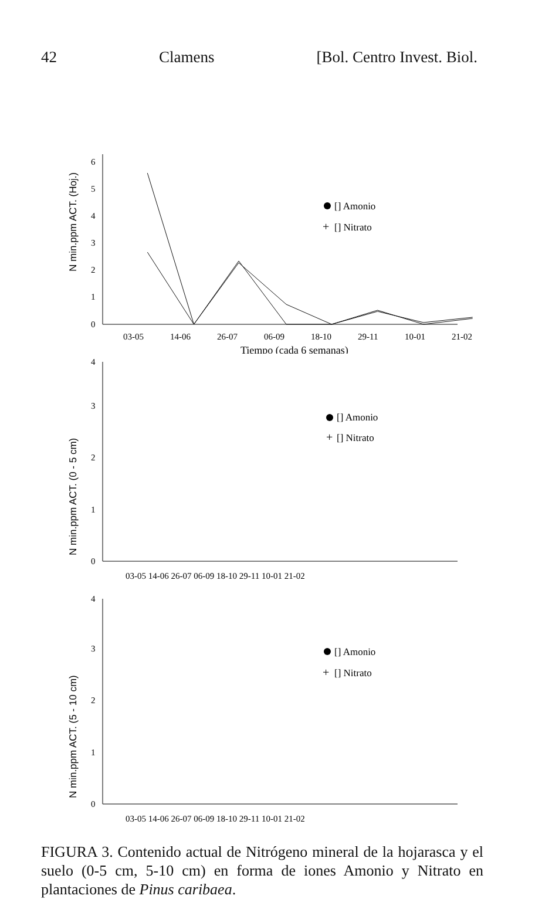42 Clamens [Bol. Centro Invest. Biol.
N min.ppm ACT. (Hoj.)
0
1
2
3
4
5
6
03-05
14-06
26-07
06-09
18-10
29-11
10-01
21-02
Tiempo (cada 6 semanas)
[] Amonio
+
[] Nitrato
N min.ppm ACT. (0 - 5 cm)
0
1
2
3
4
03-05 14-06 26-07 06-09 18-10 29-11 10-01 21-02
[] Amonio
+
[] Nitrato
N min.ppm ACT. (5 - 10 cm)
0
1
2
3
4
03-05 14-06 26-07 06-09 18-10 29-11 10-01 21-02
[] Amonio
+
[] Nitrato
FIGURA 3. Contenido actual de Nitrógeno mineral de la hojarasca y el suelo (0-5 cm, 5-10 cm) en forma de iones Amonio y Nitrato en plantaciones de Pinus caribaea.